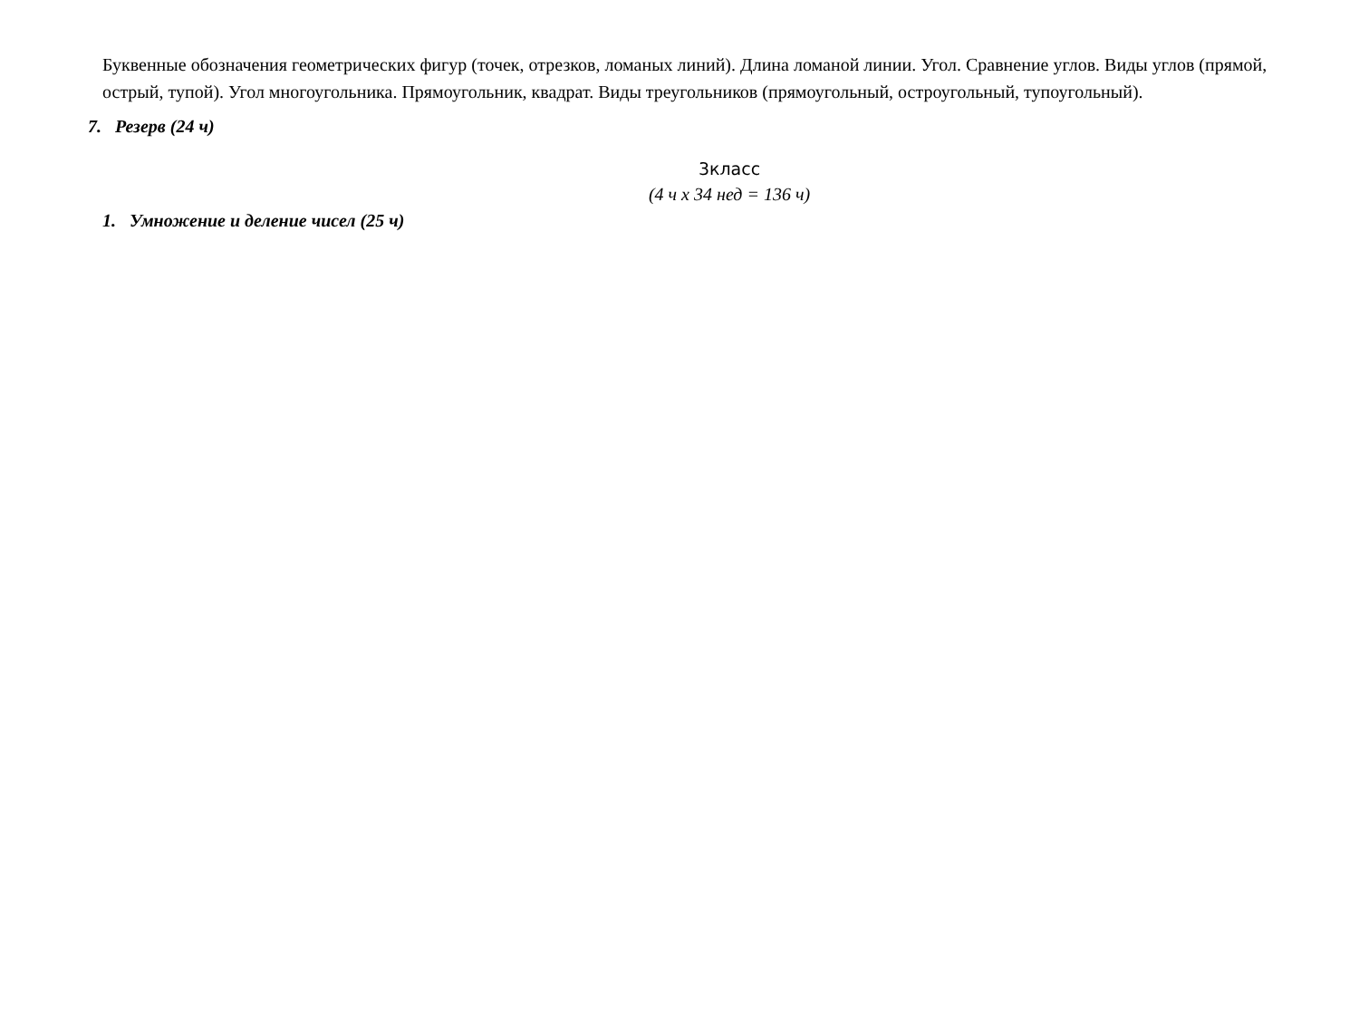Буквенные обозначения геометрических фигур (точек, отрезков, ломаных линий). Длина ломаной линии. Угол. Сравнение углов. Виды углов (прямой, острый, тупой). Угол многоугольника. Прямоугольник, квадрат. Виды треугольников (прямоугольный, остроугольный, тупоугольный).
7. Резерв (24 ч)
3класс
(4 ч x 34 нед = 136 ч)
1. Умножение и деление чисел (25 ч)